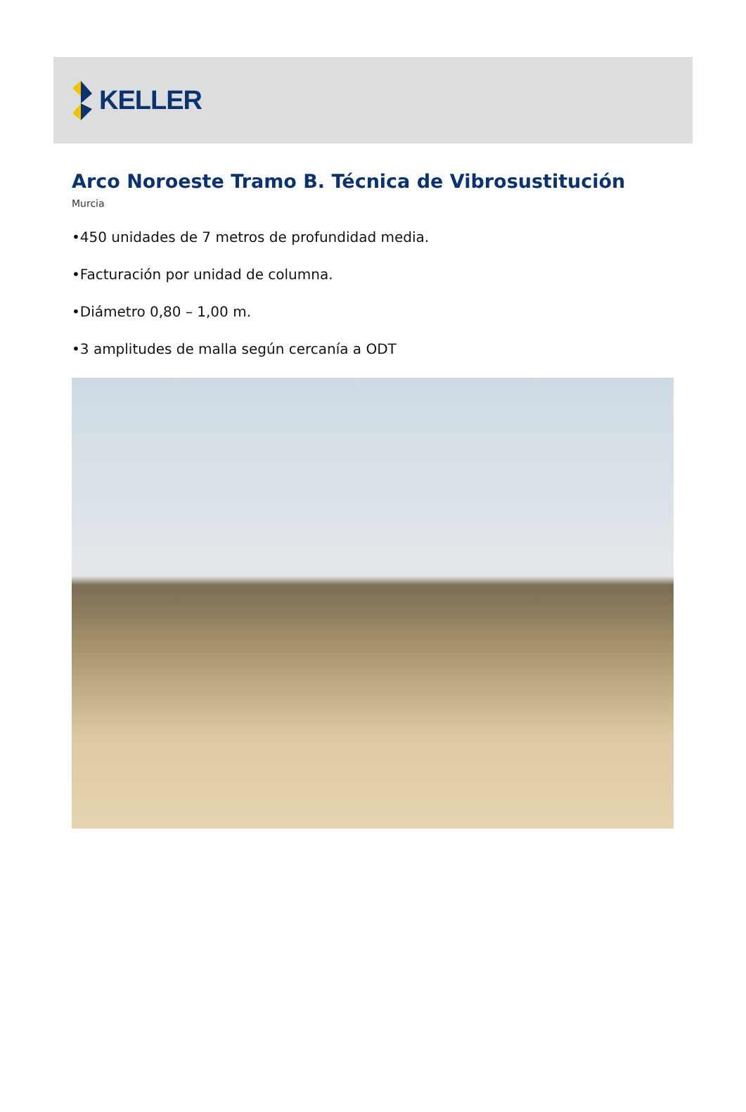KELLER
Arco Noroeste Tramo B. Técnica de Vibrosustitución
Murcia
•450 unidades de 7 metros de profundidad media.
•Facturación por unidad de columna.
•Diámetro 0,80 – 1,00 m.
•3 amplitudes de malla según cercanía a ODT